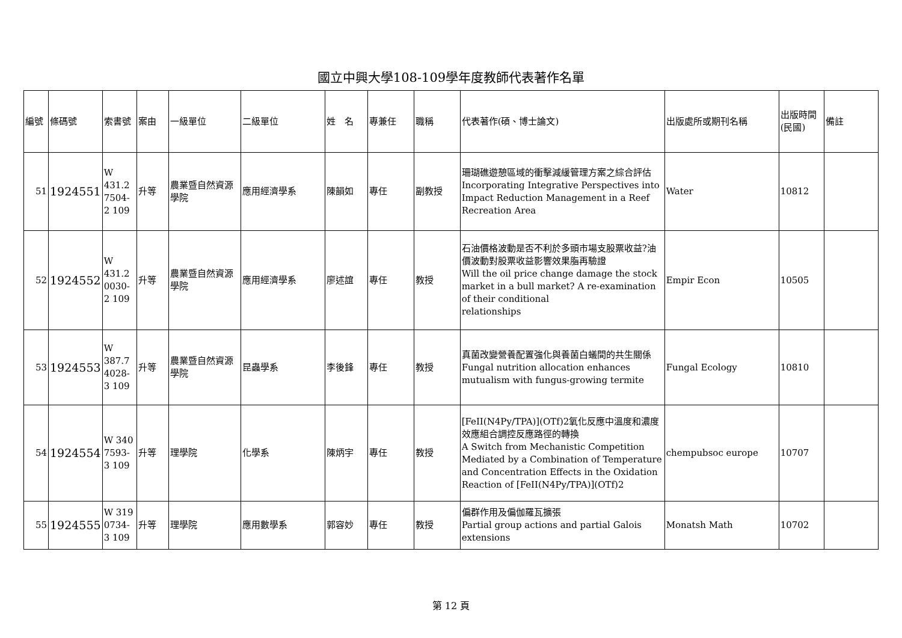國立中興大學108-109學年度教師代表著作名單
| 編號 | 條碼號 | 索書號 | 案由 | 一級單位 | 二級單位 | 姓 名 | 專兼任 | 職稱 | 代表著作(碩、博士論文) | 出版處所或期刊名稱 | 出版時間(民國) | 備註 |
| --- | --- | --- | --- | --- | --- | --- | --- | --- | --- | --- | --- | --- |
| 51 | 1924551 | W 431.2 7504-2 109 | 升等 | 農業暨自然資源學院 | 應用經濟學系 | 陳韻如 | 專任 | 副教授 | 珊瑚礁遊憩區域的衝擊減緩管理方案之綜合評估 Incorporating Integrative Perspectives into Impact Reduction Management in a Reef Recreation Area | Water | 10812 | |
| 52 | 1924552 | W 431.2 0030-2 109 | 升等 | 農業暨自然資源學院 | 應用經濟學系 | 廖述誼 | 專任 | 教授 | 石油價格波動是否不利於多頭市場支股票收益?油價波動對股票收益影響效果脂再驗證 Will the oil price change damage the stock market in a bull market? A re-examination of their conditional relationships | Empir Econ | 10505 | |
| 53 | 1924553 | W 387.7 4028-3 109 | 升等 | 農業暨自然資源學院 | 昆蟲學系 | 李後鋒 | 專任 | 教授 | 真菌改變營養配置強化與養菌白蟻間的共生關係 Fungal nutrition allocation enhances mutualism with fungus-growing termite | Fungal Ecology | 10810 | |
| 54 | 1924554 | W 340 7593-3 109 | 升等 | 理學院 | 化學系 | 陳炳宇 | 專任 | 教授 | [FeII(N4Py/TPA)](OTf)2氧化反應中溫度和濃度效應組合調控反應路徑的轉換 A Switch from Mechanistic Competition Mediated by a Combination of Temperature and Concentration Effects in the Oxidation Reaction of [FeII(N4Py/TPA)](OTf)2 | chempubsoc europe | 10707 | |
| 55 | 1924555 | W 319 0734-3 109 | 升等 | 理學院 | 應用數學系 | 郭容妙 | 專任 | 教授 | 偏群作用及偏伽羅瓦擴張 Partial group actions and partial Galois extensions | Monatsh Math | 10702 | |
第 12 頁